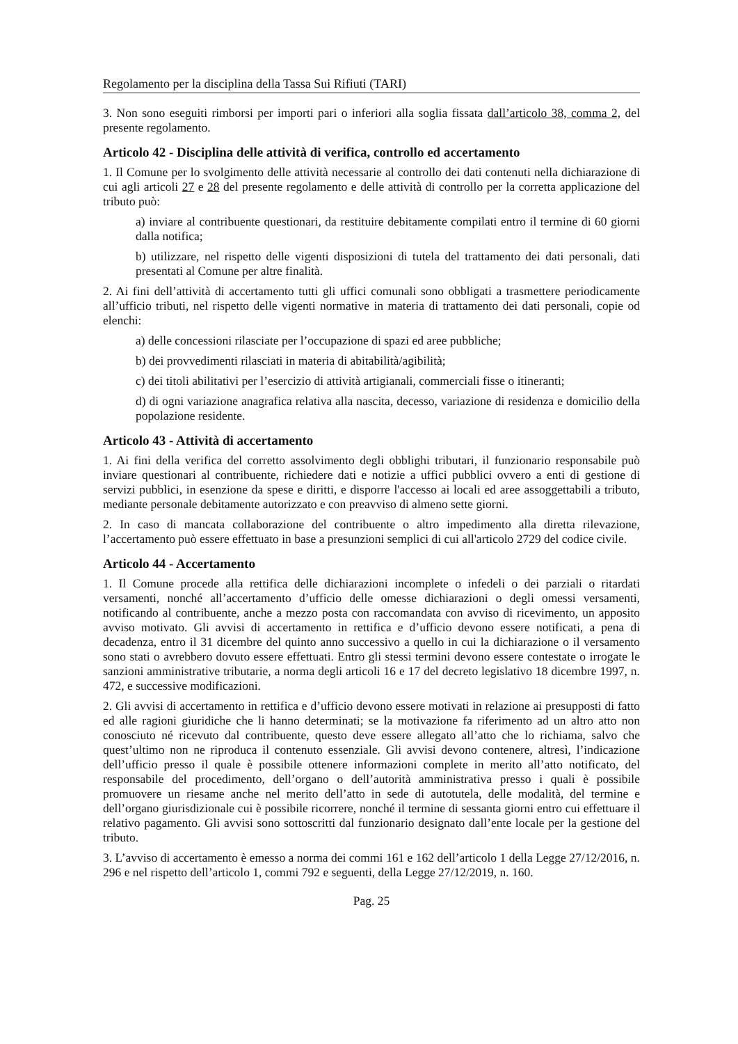Regolamento per la disciplina della Tassa Sui Rifiuti (TARI)
3. Non sono eseguiti rimborsi per importi pari o inferiori alla soglia fissata dall’articolo 38, comma 2, del presente regolamento.
Articolo 42 - Disciplina delle attività di verifica, controllo ed accertamento
1. Il Comune per lo svolgimento delle attività necessarie al controllo dei dati contenuti nella dichiarazione di cui agli articoli 27 e 28 del presente regolamento e delle attività di controllo per la corretta applicazione del tributo può:
a) inviare al contribuente questionari, da restituire debitamente compilati entro il termine di 60 giorni dalla notifica;
b) utilizzare, nel rispetto delle vigenti disposizioni di tutela del trattamento dei dati personali, dati presentati al Comune per altre finalità.
2. Ai fini dell’attività di accertamento tutti gli uffici comunali sono obbligati a trasmettere periodicamente all’ufficio tributi, nel rispetto delle vigenti normative in materia di trattamento dei dati personali, copie od elenchi:
a) delle concessioni rilasciate per l’occupazione di spazi ed aree pubbliche;
b) dei provvedimenti rilasciati in materia di abitabilità/agibilità;
c) dei titoli abilitativi per l’esercizio di attività artigianali, commerciali fisse o itineranti;
d) di ogni variazione anagrafica relativa alla nascita, decesso, variazione di residenza e domicilio della popolazione residente.
Articolo 43 - Attività di accertamento
1. Ai fini della verifica del corretto assolvimento degli obblighi tributari, il funzionario responsabile può inviare questionari al contribuente, richiedere dati e notizie a uffici pubblici ovvero a enti di gestione di servizi pubblici, in esenzione da spese e diritti, e disporre l'accesso ai locali ed aree assoggettabili a tributo, mediante personale debitamente autorizzato e con preavviso di almeno sette giorni.
2. In caso di mancata collaborazione del contribuente o altro impedimento alla diretta rilevazione, l’accertamento può essere effettuato in base a presunzioni semplici di cui all'articolo 2729 del codice civile.
Articolo 44 - Accertamento
1. Il Comune procede alla rettifica delle dichiarazioni incomplete o infedeli o dei parziali o ritardati versamenti, nonché all’accertamento d’ufficio delle omesse dichiarazioni o degli omessi versamenti, notificando al contribuente, anche a mezzo posta con raccomandata con avviso di ricevimento, un apposito avviso motivato. Gli avvisi di accertamento in rettifica e d’ufficio devono essere notificati, a pena di decadenza, entro il 31 dicembre del quinto anno successivo a quello in cui la dichiarazione o il versamento sono stati o avrebbero dovuto essere effettuati. Entro gli stessi termini devono essere contestate o irrogate le sanzioni amministrative tributarie, a norma degli articoli 16 e 17 del decreto legislativo 18 dicembre 1997, n. 472, e successive modificazioni.
2. Gli avvisi di accertamento in rettifica e d’ufficio devono essere motivati in relazione ai presupposti di fatto ed alle ragioni giuridiche che li hanno determinati; se la motivazione fa riferimento ad un altro atto non conosciuto né ricevuto dal contribuente, questo deve essere allegato all’atto che lo richiama, salvo che quest’ultimo non ne riproduca il contenuto essenziale. Gli avvisi devono contenere, altresì, l’indicazione dell’ufficio presso il quale è possibile ottenere informazioni complete in merito all’atto notificato, del responsabile del procedimento, dell’organo o dell’autorità amministrativa presso i quali è possibile promuovere un riesame anche nel merito dell’atto in sede di autotutela, delle modalità, del termine e dell’organo giurisdizionale cui è possibile ricorrere, nonché il termine di sessanta giorni entro cui effettuare il relativo pagamento. Gli avvisi sono sottoscritti dal funzionario designato dall’ente locale per la gestione del tributo.
3. L’avviso di accertamento è emesso a norma dei commi 161 e 162 dell’articolo 1 della Legge 27/12/2016, n. 296 e nel rispetto dell’articolo 1, commi 792 e seguenti, della Legge 27/12/2019, n. 160.
Pag. 25